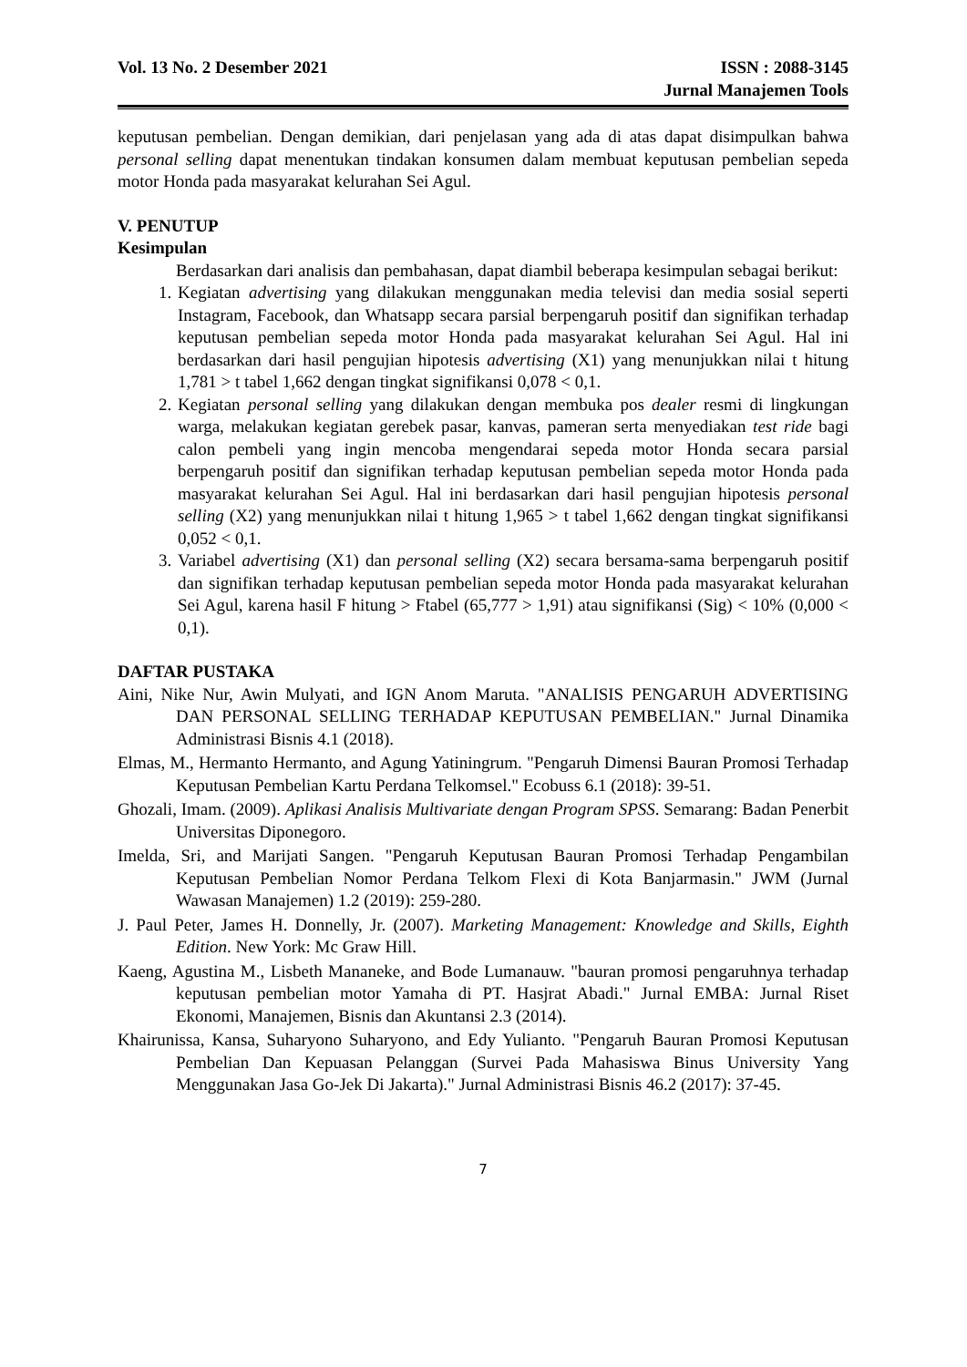Vol. 13 No. 2 Desember 2021 ISSN : 2088-3145
Jurnal Manajemen Tools
keputusan pembelian. Dengan demikian, dari penjelasan yang ada di atas dapat disimpulkan bahwa personal selling dapat menentukan tindakan konsumen dalam membuat keputusan pembelian sepeda motor Honda pada masyarakat kelurahan Sei Agul.
V. PENUTUP
Kesimpulan
Berdasarkan dari analisis dan pembahasan, dapat diambil beberapa kesimpulan sebagai berikut:
1. Kegiatan advertising yang dilakukan menggunakan media televisi dan media sosial seperti Instagram, Facebook, dan Whatsapp secara parsial berpengaruh positif dan signifikan terhadap keputusan pembelian sepeda motor Honda pada masyarakat kelurahan Sei Agul. Hal ini berdasarkan dari hasil pengujian hipotesis advertising (X1) yang menunjukkan nilai t hitung 1,781 > t tabel 1,662 dengan tingkat signifikansi 0,078 < 0,1.
2. Kegiatan personal selling yang dilakukan dengan membuka pos dealer resmi di lingkungan warga, melakukan kegiatan gerebek pasar, kanvas, pameran serta menyediakan test ride bagi calon pembeli yang ingin mencoba mengendarai sepeda motor Honda secara parsial berpengaruh positif dan signifikan terhadap keputusan pembelian sepeda motor Honda pada masyarakat kelurahan Sei Agul. Hal ini berdasarkan dari hasil pengujian hipotesis personal selling (X2) yang menunjukkan nilai t hitung 1,965 > t tabel 1,662 dengan tingkat signifikansi 0,052 < 0,1.
3. Variabel advertising (X1) dan personal selling (X2) secara bersama-sama berpengaruh positif dan signifikan terhadap keputusan pembelian sepeda motor Honda pada masyarakat kelurahan Sei Agul, karena hasil F hitung > Ftabel (65,777 > 1,91) atau signifikansi (Sig) < 10% (0,000 < 0,1).
DAFTAR PUSTAKA
Aini, Nike Nur, Awin Mulyati, and IGN Anom Maruta. "ANALISIS PENGARUH ADVERTISING DAN PERSONAL SELLING TERHADAP KEPUTUSAN PEMBELIAN." Jurnal Dinamika Administrasi Bisnis 4.1 (2018).
Elmas, M., Hermanto Hermanto, and Agung Yatiningrum. "Pengaruh Dimensi Bauran Promosi Terhadap Keputusan Pembelian Kartu Perdana Telkomsel." Ecobuss 6.1 (2018): 39-51.
Ghozali, Imam. (2009). Aplikasi Analisis Multivariate dengan Program SPSS. Semarang: Badan Penerbit Universitas Diponegoro.
Imelda, Sri, and Marijati Sangen. "Pengaruh Keputusan Bauran Promosi Terhadap Pengambilan Keputusan Pembelian Nomor Perdana Telkom Flexi di Kota Banjarmasin." JWM (Jurnal Wawasan Manajemen) 1.2 (2019): 259-280.
J. Paul Peter, James H. Donnelly, Jr. (2007). Marketing Management: Knowledge and Skills, Eighth Edition. New York: Mc Graw Hill.
Kaeng, Agustina M., Lisbeth Mananeke, and Bode Lumanauw. "bauran promosi pengaruhnya terhadap keputusan pembelian motor Yamaha di PT. Hasjrat Abadi." Jurnal EMBA: Jurnal Riset Ekonomi, Manajemen, Bisnis dan Akuntansi 2.3 (2014).
Khairunissa, Kansa, Suharyono Suharyono, and Edy Yulianto. "Pengaruh Bauran Promosi Keputusan Pembelian Dan Kepuasan Pelanggan (Survei Pada Mahasiswa Binus University Yang Menggunakan Jasa Go-Jek Di Jakarta)." Jurnal Administrasi Bisnis 46.2 (2017): 37-45.
7